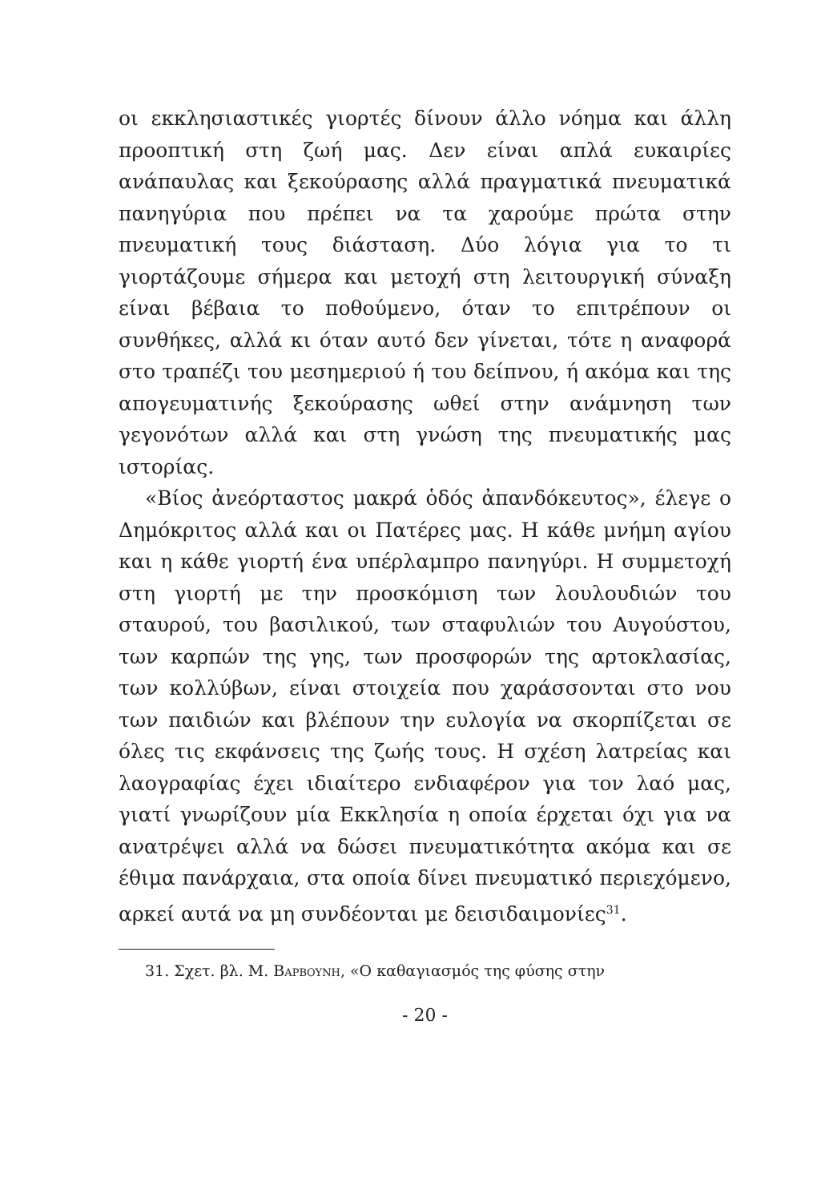οι εκκλησιαστικές γιορτές δίνουν άλλο νόημα και άλλη προοπτική στη ζωή μας. Δεν είναι απλά ευκαιρίες ανάπαυλας και ξεκούρασης αλλά πραγματικά πνευματικά πανηγύρια που πρέπει να τα χαρούμε πρώτα στην πνευματική τους διάσταση. Δύο λόγια για το τι γιορτάζουμε σήμερα και μετοχή στη λειτουργική σύναξη είναι βέβαια το ποθούμενο, όταν το επιτρέπουν οι συνθήκες, αλλά κι όταν αυτό δεν γίνεται, τότε η αναφορά στο τραπέζι του μεσημεριού ή του δείπνου, ή ακόμα και της απογευματινής ξεκούρασης ωθεί στην ανάμνηση των γεγονότων αλλά και στη γνώση της πνευματικής μας ιστορίας.
«Βίος ἀνεόρταστος μακρά ὁδός ἀπανδόκευτος», έλεγε ο Δημόκριτος αλλά και οι Πατέρες μας. Η κάθε μνήμη αγίου και η κάθε γιορτή ένα υπέρλαμπρο πανηγύρι. Η συμμετοχή στη γιορτή με την προσκόμιση των λουλουδιών του σταυρού, του βασιλικού, των σταφυλιών του Αυγούστου, των καρπών της γης, των προσφορών της αρτοκλασίας, των κολλύβων, είναι στοιχεία που χαράσσονται στο νου των παιδιών και βλέπουν την ευλογία να σκορπίζεται σε όλες τις εκφάνσεις της ζωής τους. Η σχέση λατρείας και λαογραφίας έχει ιδιαίτερο ενδιαφέρον για τον λαό μας, γιατί γνωρίζουν μία Εκκλησία η οποία έρχεται όχι για να ανατρέψει αλλά να δώσει πνευματικότητα ακόμα και σε έθιμα πανάρχαια, στα οποία δίνει πνευματικό περιεχόμενο, αρκεί αυτά να μη συνδέονται με δεισιδαιμονίες<sup>31</sup>.
31. Σχετ. βλ. Μ. Βαρβουνη, «Ο καθαγιασμός της φύσης στην
- 20 -